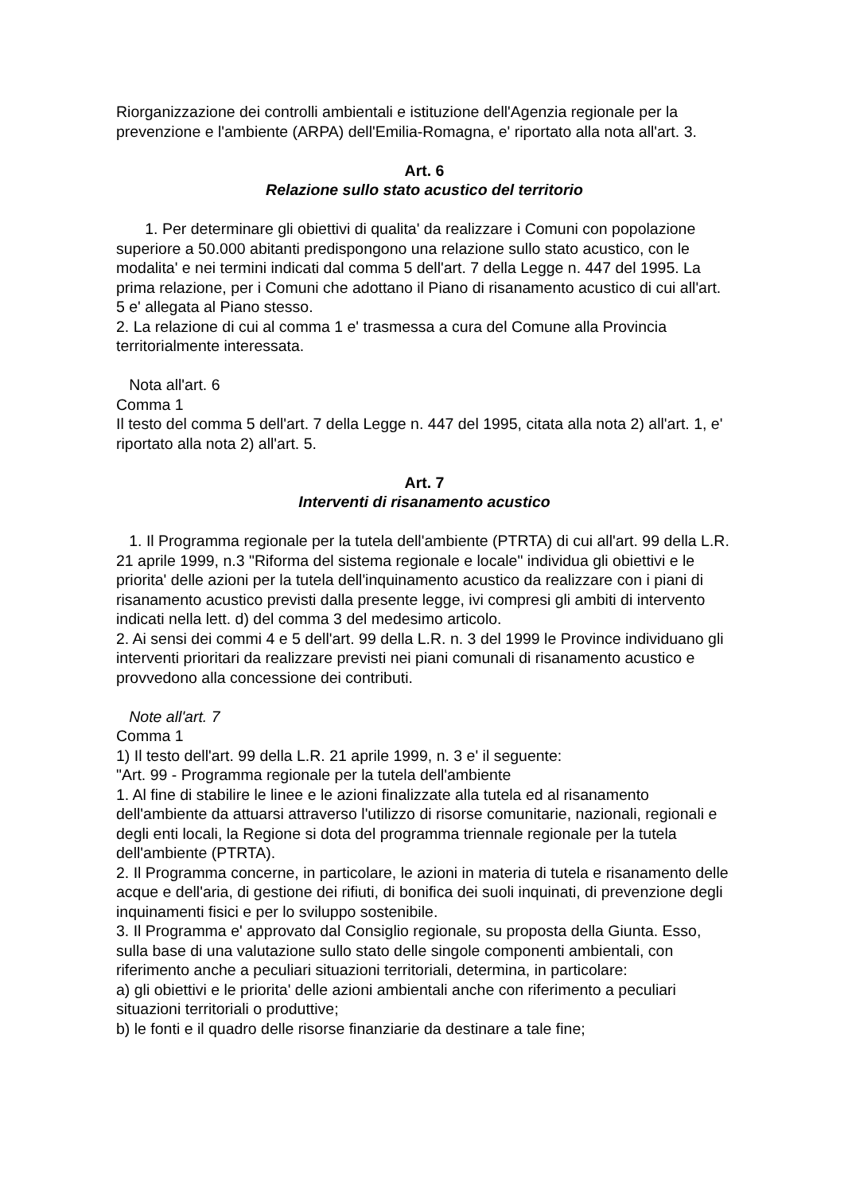Riorganizzazione dei controlli ambientali e istituzione dell'Agenzia regionale per la prevenzione e l'ambiente (ARPA) dell'Emilia-Romagna, e' riportato alla nota all'art. 3.
Art. 6
Relazione sullo stato acustico del territorio
1. Per determinare gli obiettivi di qualita' da realizzare i Comuni con popolazione superiore a 50.000 abitanti predispongono una relazione sullo stato acustico, con le modalita' e nei termini indicati dal comma 5 dell'art. 7 della Legge n. 447 del 1995. La prima relazione, per i Comuni che adottano il Piano di risanamento acustico di cui all'art. 5 e' allegata al Piano stesso.
2. La relazione di cui al comma 1 e' trasmessa a cura del Comune alla Provincia territorialmente interessata.
Nota all'art. 6
Comma 1
Il testo del comma 5 dell'art. 7 della Legge n. 447 del 1995, citata alla nota 2) all'art. 1, e' riportato alla nota 2) all'art. 5.
Art. 7
Interventi di risanamento acustico
1. Il Programma regionale per la tutela dell'ambiente (PTRTA) di cui all'art. 99 della L.R. 21 aprile 1999, n.3 "Riforma del sistema regionale e locale" individua gli obiettivi e le priorita' delle azioni per la tutela dell'inquinamento acustico da realizzare con i piani di risanamento acustico previsti dalla presente legge, ivi compresi gli ambiti di intervento indicati nella lett. d) del comma 3 del medesimo articolo.
2. Ai sensi dei commi 4 e 5 dell'art. 99 della L.R. n. 3 del 1999 le Province individuano gli interventi prioritari da realizzare previsti nei piani comunali di risanamento acustico e provvedono alla concessione dei contributi.
Note all'art. 7
Comma 1
1) Il testo dell'art. 99 della L.R. 21 aprile 1999, n. 3 e' il seguente:
"Art. 99 - Programma regionale per la tutela dell'ambiente
1. Al fine di stabilire le linee e le azioni finalizzate alla tutela ed al risanamento dell'ambiente da attuarsi attraverso l'utilizzo di risorse comunitarie, nazionali, regionali e degli enti locali, la Regione si dota del programma triennale regionale per la tutela dell'ambiente (PTRTA).
2. Il Programma concerne, in particolare, le azioni in materia di tutela e risanamento delle acque e dell'aria, di gestione dei rifiuti, di bonifica dei suoli inquinati, di prevenzione degli inquinamenti fisici e per lo sviluppo sostenibile.
3. Il Programma e' approvato dal Consiglio regionale, su proposta della Giunta. Esso, sulla base di una valutazione sullo stato delle singole componenti ambientali, con riferimento anche a peculiari situazioni territoriali, determina, in particolare:
a) gli obiettivi e le priorita' delle azioni ambientali anche con riferimento a peculiari situazioni territoriali o produttive;
b) le fonti e il quadro delle risorse finanziarie da destinare a tale fine;